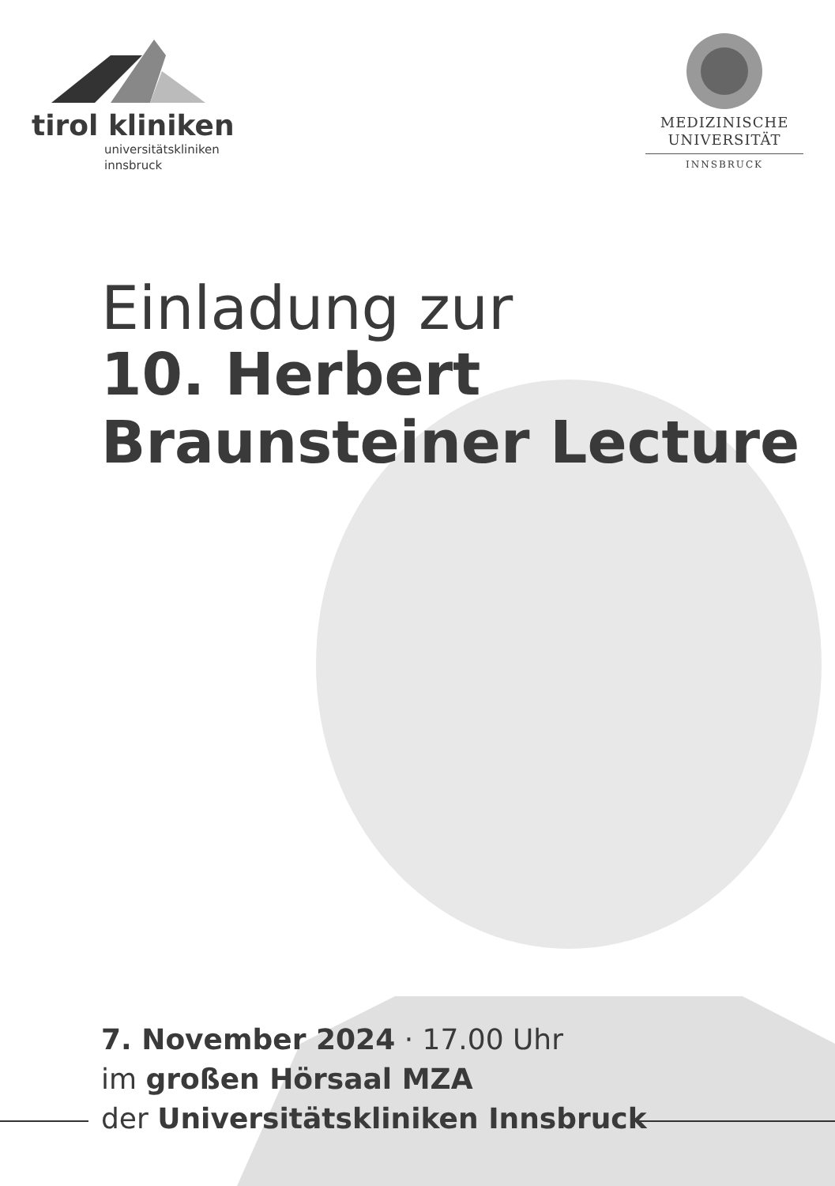tirol kliniken
universitätskliniken
innsbruck
MEDIZINISCHE
UNIVERSITÄT
INNSBRUCK
Einladung zur
10. Herbert
Braunsteiner Lecture
7. November 2024 · 17.00 Uhr
im großen Hörsaal MZA
der Universitätskliniken Innsbruck